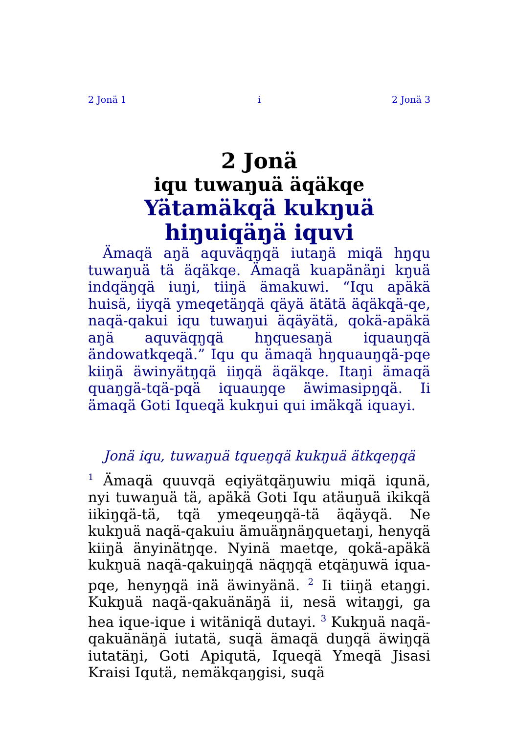2 Jonä 1 i 2 Jonä 3
2 Jonä
iqu tuwaŋuä äqäkqe
Yätamäkqä kukŋuä hiŋuiqäŋä iquvi
Ämaqä aŋä aquväqŋqä iutaŋä miqä hŋqu tuwaŋuä tä äqäkqe. Ämaqä kuapänäŋi kŋuä indqäŋqä iuŋi, tiiŋä ämakuwi. “Iqu apäkä huisä, iiyqä ymeqetäŋqä qäyä ätätä äqäkqä-qe, naqä-qakui iqu tuwaŋui äqäyätä, qokä-apäkä aŋä aquväqŋqä hŋquesaŋä iquauŋqä ändowatkqeqä.” Iqu qu ämaqä hŋquauŋqä-pqe kiiŋä äwinyätŋqä iiŋqä äqäkqe. Itaŋi ämaqä quaŋgä-tqä-pqä iquauŋqe äwimasipŋqä. Ii ämaqä Goti Iqueqä kukŋui qui imäkqä iquayi.
Jonä iqu, tuwaŋuä tqueŋqä kukŋuä ätkqeŋqä
<sup>1</sup> Ämaqä quuvqä eqiyätqäŋuwiu miqä iqunä, nyi tuwaŋuä tä, apäkä Goti Iqu atäuŋuä ikikqä iikiŋqä-tä, tqä ymeqeuŋqä-tä äqäyqä. Ne kukŋuä naqä-qakuiu ämuäŋnäŋquetaŋi, henyqä kiiŋä änyinätŋqe. Nyinä maetqe, qokä-apäkä kukŋuä naqä-qakuiŋqä näqŋqä etqäŋuwä iqua-pqe, henyŋqä inä äwinyänä. <sup>2</sup> Ii tiiŋä etaŋgi. Kukŋuä naqä-qakuänäŋä ii, nesä witaŋgi, ga hea ique-ique i witäniqä dutayi. <sup>3</sup> Kukŋuä naqä-qakuänäŋä iutatä, suqä ämaqä duŋqä äwiŋqä iutatäŋi, Goti Apiqutä, Iqueqä Ymeqä Jisasi Kraisi Iqutä, nemäkqaŋgisi, suqä